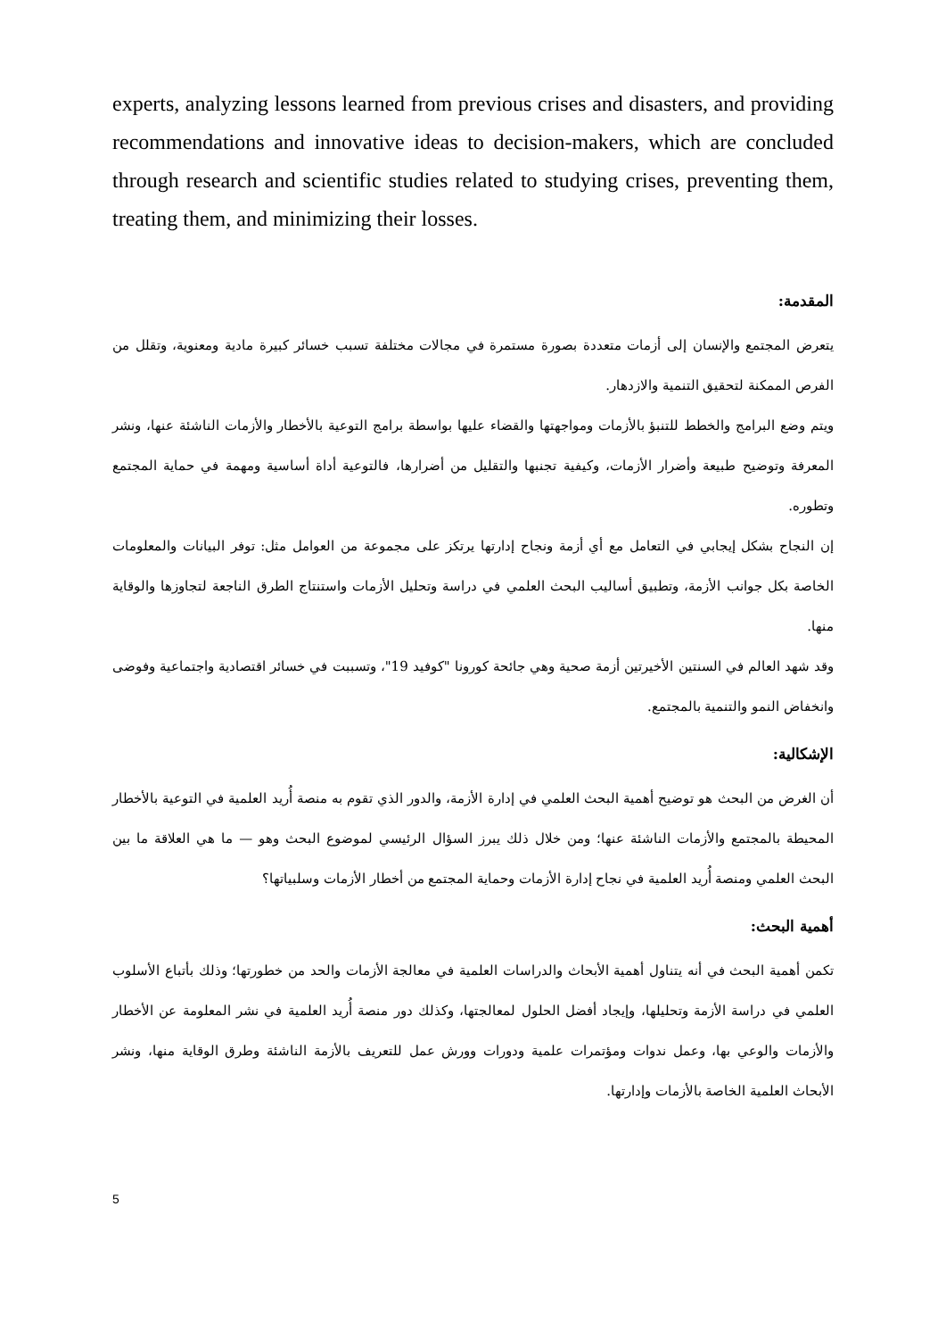experts, analyzing lessons learned from previous crises and disasters, and providing recommendations and innovative ideas to decision-makers, which are concluded through research and scientific studies related to studying crises, preventing them, treating them, and minimizing their losses.
المقدمة:
يتعرض المجتمع والإنسان إلى أزمات متعددة بصورة مستمرة في مجالات مختلفة تسبب خسائر كبيرة مادية ومعنوية، وتقلل من الفرص الممكنة لتحقيق التنمية والازدهار.
ويتم وضع البرامج والخطط للتنبؤ بالأزمات ومواجهتها والقضاء عليها بواسطة برامج التوعية بالأخطار والأزمات الناشئة عنها، ونشر المعرفة وتوضيح طبيعة وأضرار الأزمات، وكيفية تجنبها والتقليل من أضرارها، فالتوعية أداة أساسية ومهمة في حماية المجتمع وتطوره.
إن النجاح بشكل إيجابي في التعامل مع أي أزمة ونجاح إدارتها يرتكز على مجموعة من العوامل مثل: توفر البيانات والمعلومات الخاصة بكل جوانب الأزمة، وتطبيق أساليب البحث العلمي في دراسة وتحليل الأزمات واستنتاج الطرق الناجعة لتجاوزها والوقاية منها.
وقد شهد العالم في السنتين الأخيرتين أزمة صحية وهي جائحة كورونا "كوفيد 19"، وتسببت في خسائر اقتصادية واجتماعية وفوضى وانخفاض النمو والتنمية بالمجتمع.
الإشكالية:
أن الغرض من البحث هو توضيح أهمية البحث العلمي في إدارة الأزمة، والدور الذي تقوم به منصة أُريد العلمية في التوعية بالأخطار المحيطة بالمجتمع والأزمات الناشئة عنها؛ ومن خلال ذلك يبرز السؤال الرئيسي لموضوع البحث وهو — ما هي العلاقة ما بين البحث العلمي ومنصة أُريد العلمية في نجاح إدارة الأزمات وحماية المجتمع من أخطار الأزمات وسلبياتها؟
أهمية البحث:
تكمن أهمية البحث في أنه يتناول أهمية الأبحاث والدراسات العلمية في معالجة الأزمات والحد من خطورتها؛ وذلك بأتباع الأسلوب العلمي في دراسة الأزمة وتحليلها، وإيجاد أفضل الحلول لمعالجتها، وكذلك دور منصة أُريد العلمية في نشر المعلومة عن الأخطار والأزمات والوعي بها، وعمل ندوات ومؤتمرات علمية ودورات وورش عمل للتعريف بالأزمة الناشئة وطرق الوقاية منها، ونشر الأبحاث العلمية الخاصة بالأزمات وإدارتها.
5